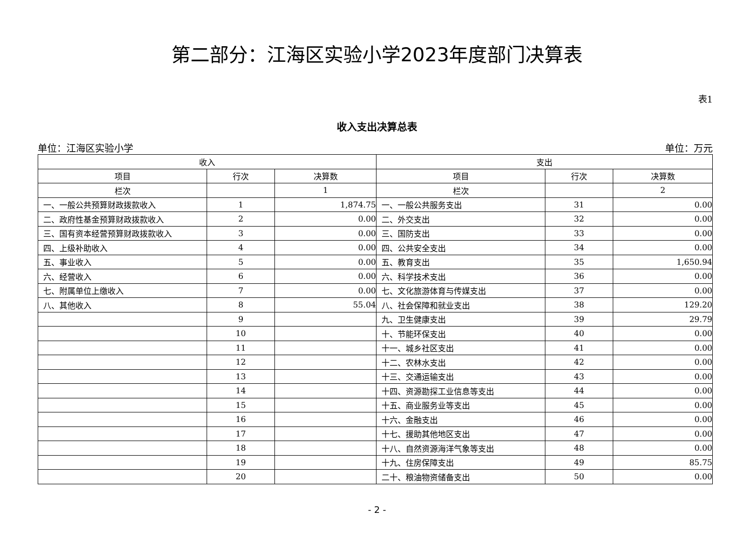第二部分：江海区实验小学2023年度部门决算表
表1
收入支出决算总表
单位：江海区实验小学 单位：万元
| 收入 | | | 支出 | | |
| --- | --- | --- | --- | --- | --- |
| 项目 | 行次 | 决算数 | 项目 | 行次 | 决算数 |
| 栏次 | | 1 | 栏次 | | 2 |
| 一、一般公共预算财政拨款收入 | 1 | 1,874.75 | 一、一般公共服务支出 | 31 | 0.00 |
| 二、政府性基金预算财政拨款收入 | 2 | 0.00 | 二、外交支出 | 32 | 0.00 |
| 三、国有资本经营预算财政拨款收入 | 3 | 0.00 | 三、国防支出 | 33 | 0.00 |
| 四、上级补助收入 | 4 | 0.00 | 四、公共安全支出 | 34 | 0.00 |
| 五、事业收入 | 5 | 0.00 | 五、教育支出 | 35 | 1,650.94 |
| 六、经营收入 | 6 | 0.00 | 六、科学技术支出 | 36 | 0.00 |
| 七、附属单位上缴收入 | 7 | 0.00 | 七、文化旅游体育与传媒支出 | 37 | 0.00 |
| 八、其他收入 | 8 | 55.04 | 八、社会保障和就业支出 | 38 | 129.20 |
| | 9 | | 九、卫生健康支出 | 39 | 29.79 |
| | 10 | | 十、节能环保支出 | 40 | 0.00 |
| | 11 | | 十一、城乡社区支出 | 41 | 0.00 |
| | 12 | | 十二、农林水支出 | 42 | 0.00 |
| | 13 | | 十三、交通运输支出 | 43 | 0.00 |
| | 14 | | 十四、资源勘探工业信息等支出 | 44 | 0.00 |
| | 15 | | 十五、商业服务业等支出 | 45 | 0.00 |
| | 16 | | 十六、金融支出 | 46 | 0.00 |
| | 17 | | 十七、援助其他地区支出 | 47 | 0.00 |
| | 18 | | 十八、自然资源海洋气象等支出 | 48 | 0.00 |
| | 19 | | 十九、住房保障支出 | 49 | 85.75 |
| | 20 | | 二十、粮油物资储备支出 | 50 | 0.00 |
- 2 -